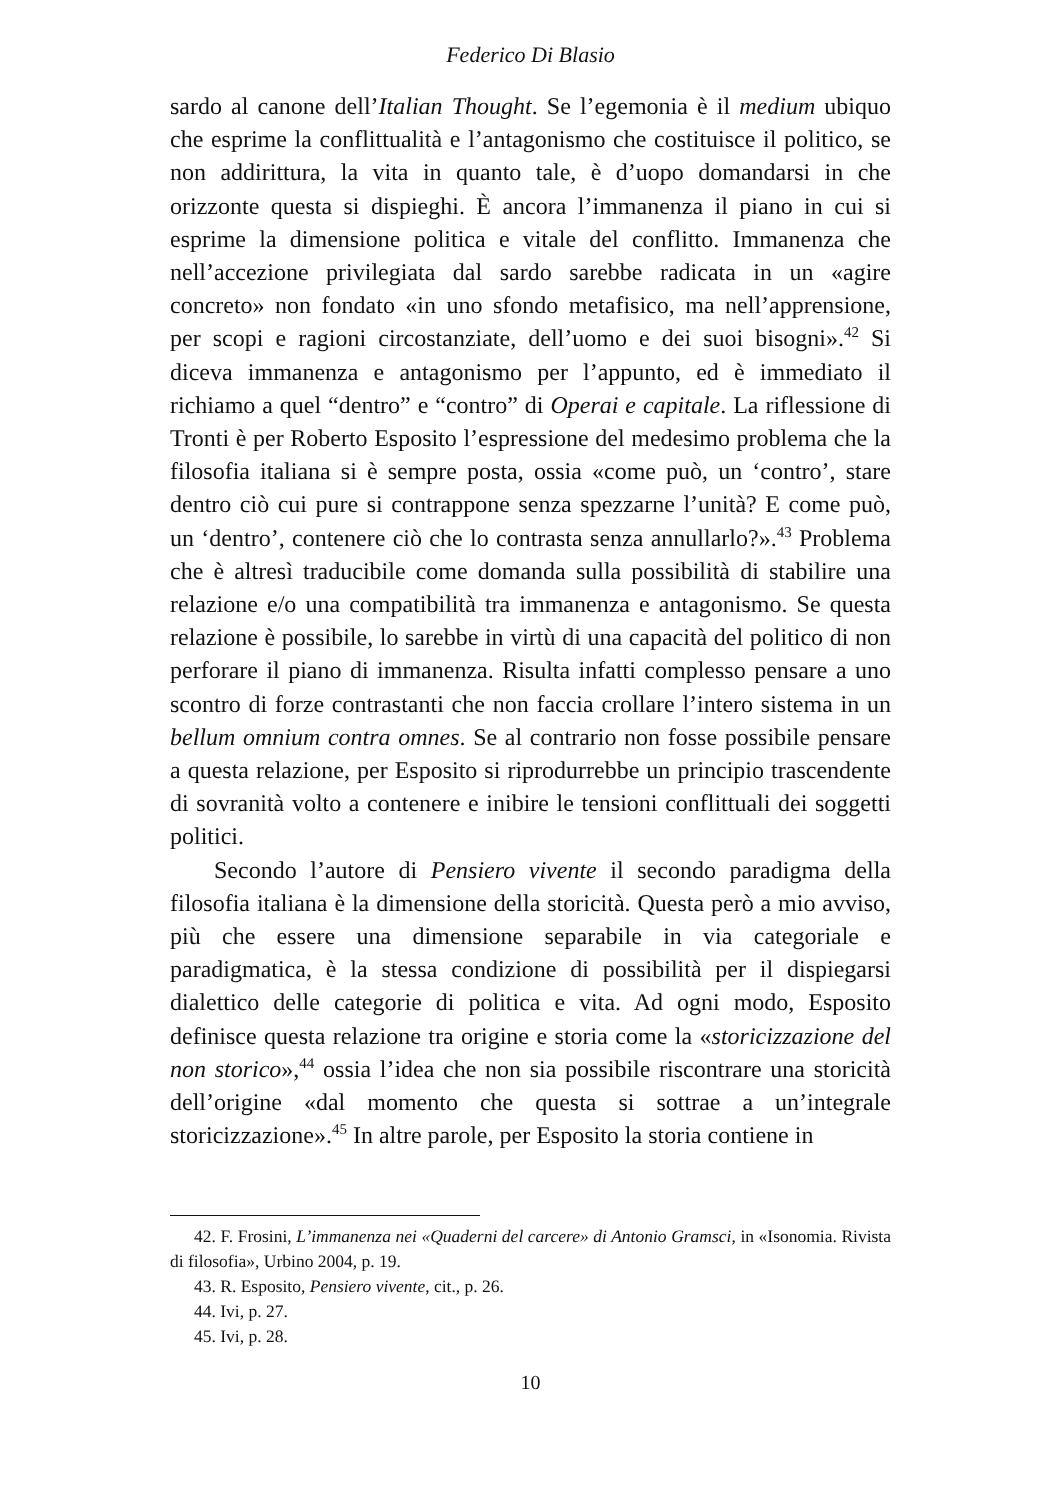Federico Di Blasio
sardo al canone dell’Italian Thought. Se l’egemonia è il medium ubiquo che esprime la conflittualità e l’antagonismo che costituisce il politico, se non addirittura, la vita in quanto tale, è d’uopo domandarsi in che orizzonte questa si dispieghi. È ancora l’immanenza il piano in cui si esprime la dimensione politica e vitale del conflitto. Immanenza che nell’accezione privilegiata dal sardo sarebbe radicata in un «agire concreto» non fondato «in uno sfondo metafisico, ma nell’apprensione, per scopi e ragioni circostanziate, dell’uomo e dei suoi bisogni».<sup>42</sup> Si diceva immanenza e antagonismo per l’appunto, ed è immediato il richiamo a quel “dentro” e “contro” di Operai e capitale. La riflessione di Tronti è per Roberto Esposito l’espressione del medesimo problema che la filosofia italiana si è sempre posta, ossia «come può, un ‘contro’, stare dentro ciò cui pure si contrappone senza spezzarne l’unità? E come può, un ‘dentro’, contenere ciò che lo contrasta senza annullarlo?».<sup>43</sup> Problema che è altresì traducibile come domanda sulla possibilità di stabilire una relazione e/o una compatibilità tra immanenza e antagonismo. Se questa relazione è possibile, lo sarebbe in virtù di una capacità del politico di non perforare il piano di immanenza. Risulta infatti complesso pensare a uno scontro di forze contrastanti che non faccia crollare l’intero sistema in un bellum omnium contra omnes. Se al contrario non fosse possibile pensare a questa relazione, per Esposito si riprodurrebbe un principio trascendente di sovranità volto a contenere e inibire le tensioni conflittuali dei soggetti politici.
Secondo l’autore di Pensiero vivente il secondo paradigma della filosofia italiana è la dimensione della storicità. Questa però a mio avviso, più che essere una dimensione separabile in via categoriale e paradigmatica, è la stessa condizione di possibilità per il dispiegarsi dialettico delle categorie di politica e vita. Ad ogni modo, Esposito definisce questa relazione tra origine e storia come la «storicizzazione del non storico»,<sup>44</sup> ossia l’idea che non sia possibile riscontrare una storicità dell’origine «dal momento che questa si sottrae a un’integrale storicizzazione».<sup>45</sup> In altre parole, per Esposito la storia contiene in
42. F. Frosini, L’immanenza nei «Quaderni del carcere» di Antonio Gramsci, in «Isonomia. Rivista di filosofia», Urbino 2004, p. 19.
43. R. Esposito, Pensiero vivente, cit., p. 26.
44. Ivi, p. 27.
45. Ivi, p. 28.
10